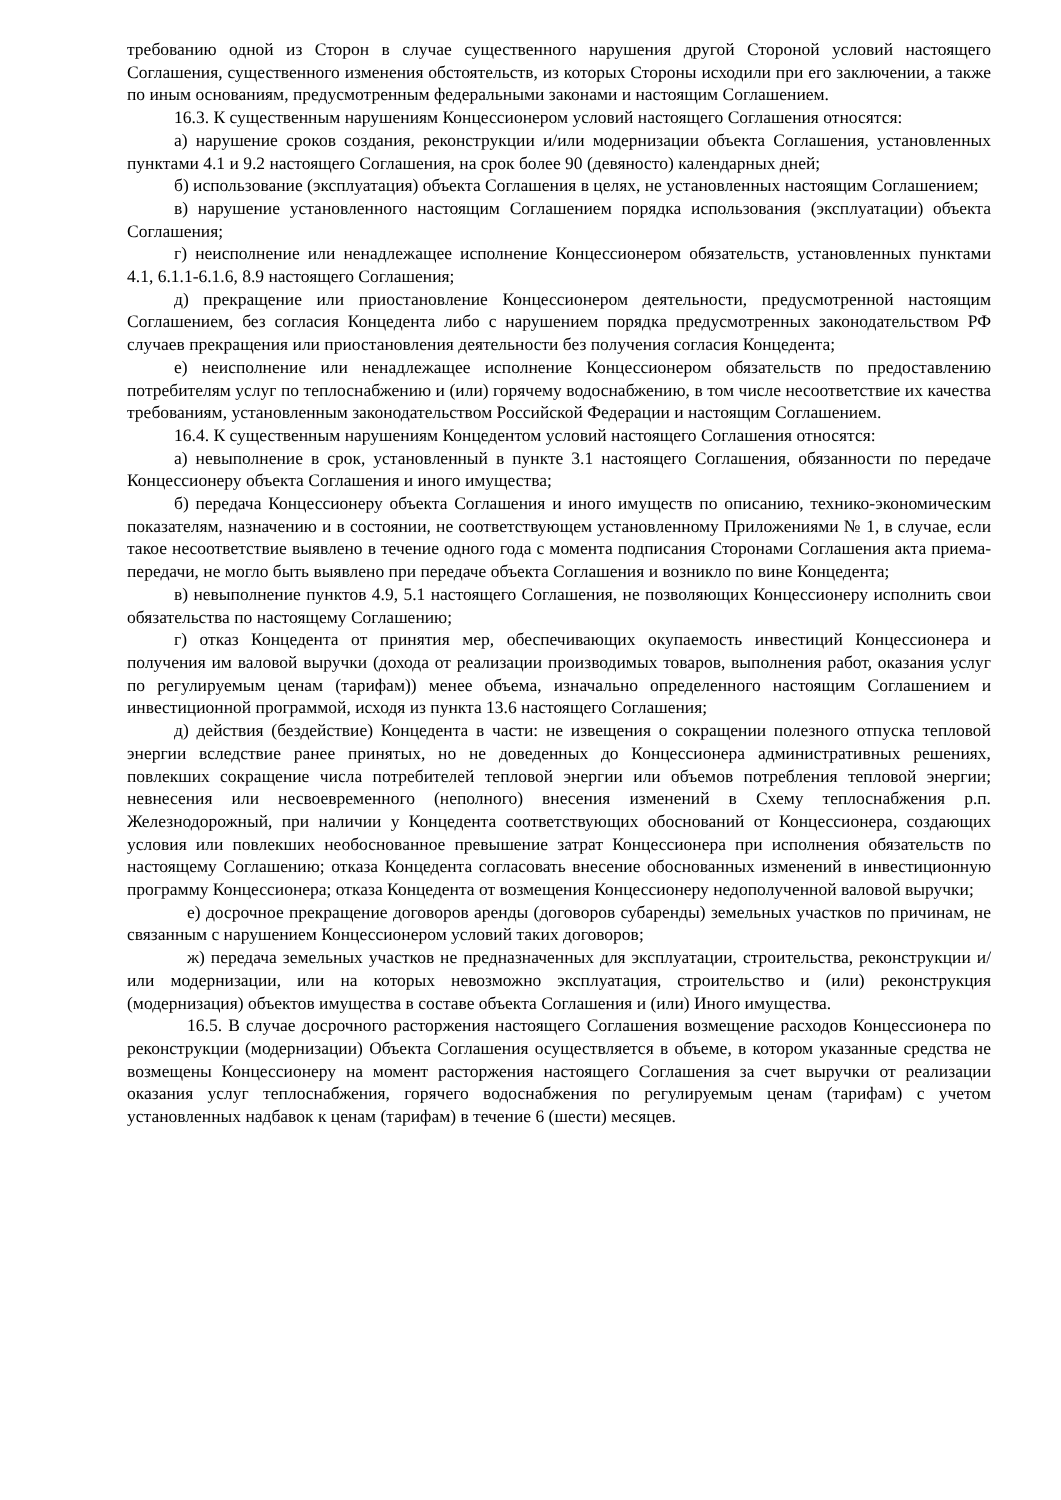требованию одной из Сторон в случае существенного нарушения другой Стороной условий настоящего Соглашения, существенного изменения обстоятельств, из которых Стороны исходили при его заключении, а также по иным основаниям, предусмотренным федеральными законами и настоящим Соглашением.
16.3. К существенным нарушениям Концессионером условий настоящего Соглашения относятся:
а) нарушение сроков создания, реконструкции и/или модернизации объекта Соглашения, установленных пунктами 4.1 и 9.2 настоящего Соглашения, на срок более 90 (девяносто) календарных дней;
б) использование (эксплуатация) объекта Соглашения в целях, не установленных настоящим Соглашением;
в) нарушение установленного настоящим Соглашением порядка использования (эксплуатации) объекта Соглашения;
г) неисполнение или ненадлежащее исполнение Концессионером обязательств, установленных пунктами 4.1, 6.1.1-6.1.6, 8.9 настоящего Соглашения;
д) прекращение или приостановление Концессионером деятельности, предусмотренной настоящим Соглашением, без согласия Концедента либо с нарушением порядка предусмотренных законодательством РФ случаев прекращения или приостановления деятельности без получения согласия Концедента;
е) неисполнение или ненадлежащее исполнение Концессионером обязательств по предоставлению потребителям услуг по теплоснабжению и (или) горячему водоснабжению, в том числе несоответствие их качества требованиям, установленным законодательством Российской Федерации и настоящим Соглашением.
16.4. К существенным нарушениям Концедентом условий настоящего Соглашения относятся:
а) невыполнение в срок, установленный в пункте 3.1 настоящего Соглашения, обязанности по передаче Концессионеру объекта Соглашения и иного имущества;
б) передача Концессионеру объекта Соглашения и иного имуществ по описанию, технико-экономическим показателям, назначению и в состоянии, не соответствующем установленному Приложениями № 1, в случае, если такое несоответствие выявлено в течение одного года с момента подписания Сторонами Соглашения акта приема-передачи, не могло быть выявлено при передаче объекта Соглашения и возникло по вине Концедента;
в) невыполнение пунктов 4.9, 5.1 настоящего Соглашения, не позволяющих Концессионеру исполнить свои обязательства по настоящему Соглашению;
г) отказ Концедента от принятия мер, обеспечивающих окупаемость инвестиций Концессионера и получения им валовой выручки (дохода от реализации производимых товаров, выполнения работ, оказания услуг по регулируемым ценам (тарифам)) менее объема, изначально определенного настоящим Соглашением и инвестиционной программой, исходя из пункта 13.6 настоящего Соглашения;
д) действия (бездействие) Концедента в части: не извещения о сокращении полезного отпуска тепловой энергии вследствие ранее принятых, но не доведенных до Концессионера административных решениях, повлекших сокращение числа потребителей тепловой энергии или объемов потребления тепловой энергии; невнесения или несвоевременного (неполного) внесения изменений в Схему теплоснабжения р.п. Железнодорожный, при наличии у Концедента соответствующих обоснований от Концессионера, создающих условия или повлекших необоснованное превышение затрат Концессионера при исполнения обязательств по настоящему Соглашению; отказа Концедента согласовать внесение обоснованных изменений в инвестиционную программу Концессионера; отказа Концедента от возмещения Концессионеру недополученной валовой выручки;
е) досрочное прекращение договоров аренды (договоров субаренды) земельных участков по причинам, не связанным с нарушением Концессионером условий таких договоров;
ж) передача земельных участков не предназначенных для эксплуатации, строительства, реконструкции и/или модернизации, или на которых невозможно эксплуатация, строительство и (или) реконструкция (модернизация) объектов имущества в составе объекта Соглашения и (или) Иного имущества.
16.5. В случае досрочного расторжения настоящего Соглашения возмещение расходов Концессионера по реконструкции (модернизации) Объекта Соглашения осуществляется в объеме, в котором указанные средства не возмещены Концессионеру на момент расторжения настоящего Соглашения за счет выручки от реализации оказания услуг теплоснабжения, горячего водоснабжения по регулируемым ценам (тарифам) с учетом установленных надбавок к ценам (тарифам) в течение 6 (шести) месяцев.